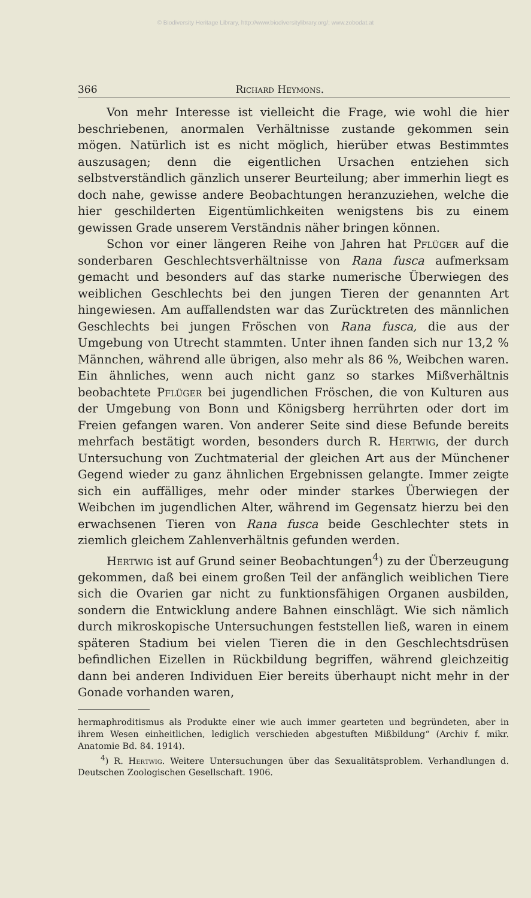© Biodiversity Heritage Library, http://www.biodiversitylibrary.org/; www.zobodat.at
366 Richard Heymons.
Von mehr Interesse ist vielleicht die Frage, wie wohl die hier beschriebenen, anormalen Verhältnisse zustande gekommen sein mögen. Natürlich ist es nicht möglich, hierüber etwas Bestimmtes auszusagen; denn die eigentlichen Ursachen entziehen sich selbstverständlich gänzlich unserer Beurteilung; aber immerhin liegt es doch nahe, gewisse andere Beobachtungen heranzuziehen, welche die hier geschilderten Eigentümlichkeiten wenigstens bis zu einem gewissen Grade unserem Verständnis näher bringen können.
Schon vor einer längeren Reihe von Jahren hat Pflüger auf die sonderbaren Geschlechtsverhältnisse von Rana fusca aufmerksam gemacht und besonders auf das starke numerische Überwiegen des weiblichen Geschlechts bei den jungen Tieren der genannten Art hingewiesen. Am auffallendsten war das Zurücktreten des männlichen Geschlechts bei jungen Fröschen von Rana fusca, die aus der Umgebung von Utrecht stammten. Unter ihnen fanden sich nur 13,2 % Männchen, während alle übrigen, also mehr als 86 %, Weibchen waren. Ein ähnliches, wenn auch nicht ganz so starkes Mißverhältnis beobachtete Pflüger bei jugendlichen Fröschen, die von Kulturen aus der Umgebung von Bonn und Königsberg herrührten oder dort im Freien gefangen waren. Von anderer Seite sind diese Befunde bereits mehrfach bestätigt worden, besonders durch R. Hertwig, der durch Untersuchung von Zuchtmaterial der gleichen Art aus der Münchener Gegend wieder zu ganz ähnlichen Ergebnissen gelangte. Immer zeigte sich ein auffälliges, mehr oder minder starkes Überwiegen der Weibchen im jugendlichen Alter, während im Gegensatz hierzu bei den erwachsenen Tieren von Rana fusca beide Geschlechter stets in ziemlich gleichem Zahlenverhältnis gefunden werden.
Hertwig ist auf Grund seiner Beobachtungen<sup>4</sup>) zu der Überzeugung gekommen, daß bei einem großen Teil der anfänglich weiblichen Tiere sich die Ovarien gar nicht zu funktionsfähigen Organen ausbilden, sondern die Entwicklung andere Bahnen einschlägt. Wie sich nämlich durch mikroskopische Untersuchungen feststellen ließ, waren in einem späteren Stadium bei vielen Tieren die in den Geschlechtsdrüsen befindlichen Eizellen in Rückbildung begriffen, während gleichzeitig dann bei anderen Individuen Eier bereits überhaupt nicht mehr in der Gonade vorhanden waren,
hermaphroditismus als Produkte einer wie auch immer gearteten und begründeten, aber in ihrem Wesen einheitlichen, lediglich verschieden abgestuften Mißbildung“ (Archiv f. mikr. Anatomie Bd. 84. 1914).
<sup>4</sup>) R. Hertwig. Weitere Untersuchungen über das Sexualitätsproblem. Verhandlungen d. Deutschen Zoologischen Gesellschaft. 1906.